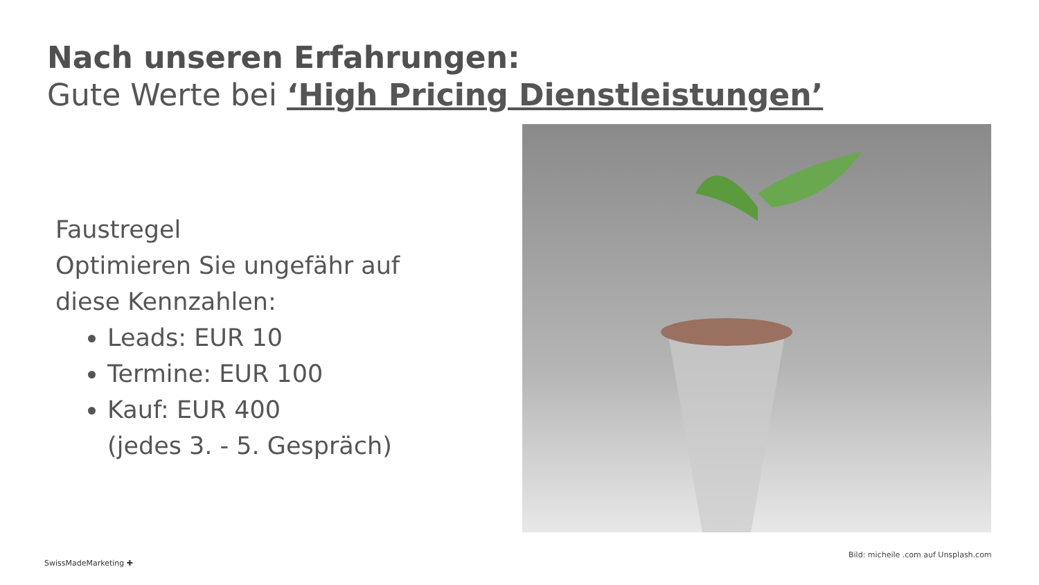Nach unseren Erfahrungen:
Gute Werte bei ‘High Pricing Dienstleistungen’
Faustregel
Optimieren Sie ungefähr auf
diese Kennzahlen:
Leads: EUR 10
Termine: EUR 100
Kauf: EUR 400
(jedes 3. - 5. Gespräch)
Bild: micheile .com auf Unsplash.com
SwissMadeMarketing ✚